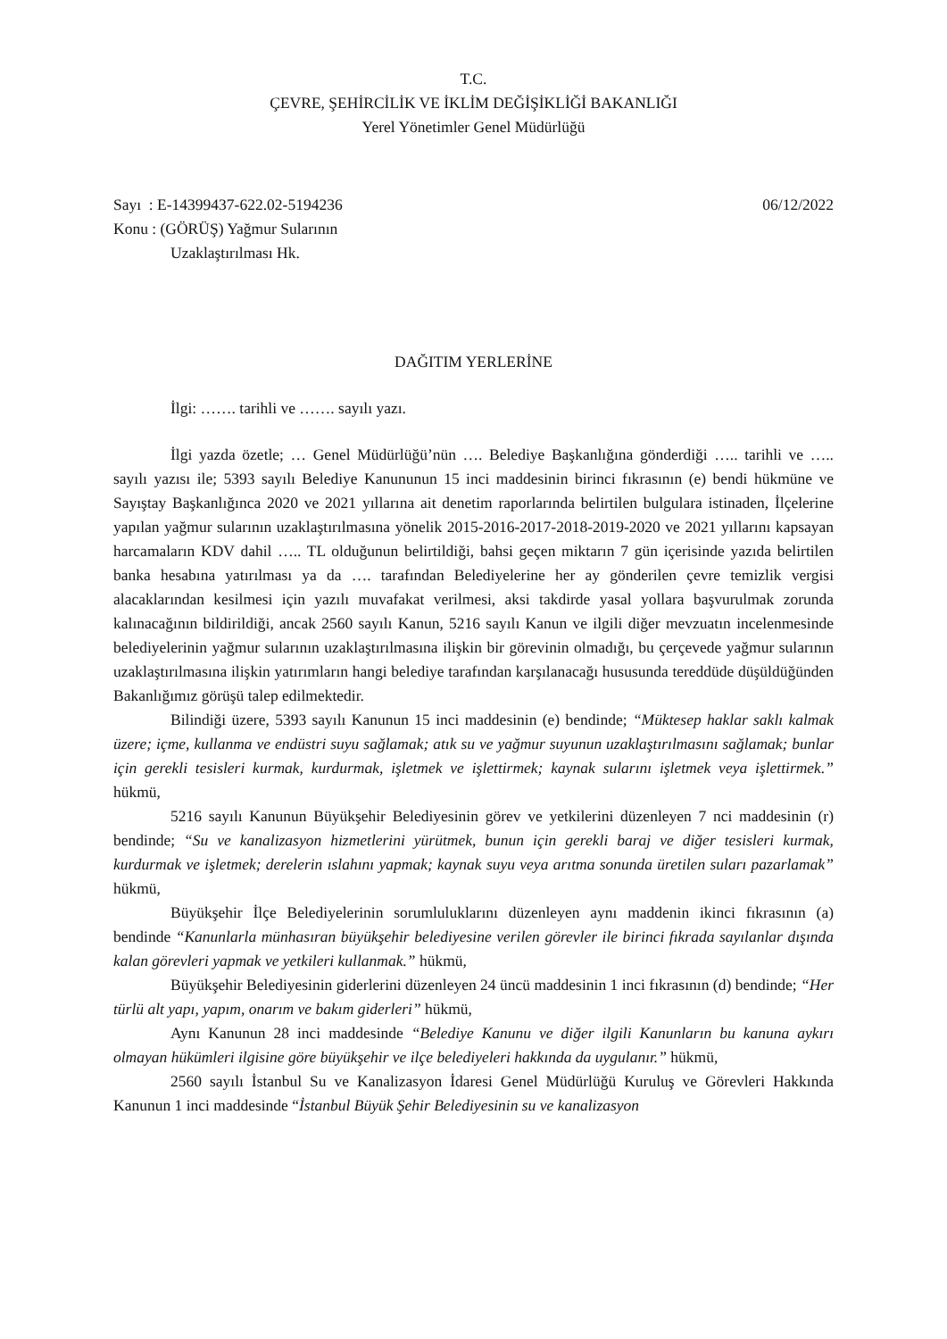T.C.
ÇEVRE, ŞEHİRCİLİK VE İKLİM DEĞİŞİKLİĞİ BAKANLIĞI
Yerel Yönetimler Genel Müdürlüğü
Sayı : E-14399437-622.02-5194236 06/12/2022
Konu : (GÖRÜŞ) Yağmur Sularının
Uzaklaştırılması Hk.
DAĞITIM YERLERİNE
İlgi: ……. tarihli ve ……. sayılı yazı.
İlgi yazda özetle; … Genel Müdürlüğü’nün …. Belediye Başkanlığına gönderdiği ….. tarihli ve ….. sayılı yazısı ile; 5393 sayılı Belediye Kanununun 15 inci maddesinin birinci fıkrasının (e) bendi hükmüne ve Sayıştay Başkanlığınca 2020 ve 2021 yıllarına ait denetim raporlarında belirtilen bulgulara istinaden, İlçelerine yapılan yağmur sularının uzaklaştırılmasına yönelik 2015-2016-2017-2018-2019-2020 ve 2021 yıllarını kapsayan harcamaların KDV dahil ….. TL olduğunun belirtildiği, bahsi geçen miktarın 7 gün içerisinde yazıda belirtilen banka hesabına yatırılması ya da …. tarafından Belediyelerine her ay gönderilen çevre temizlik vergisi alacaklarından kesilmesi için yazılı muvafakat verilmesi, aksi takdirde yasal yollara başvurulmak zorunda kalınacağının bildirildiği, ancak 2560 sayılı Kanun, 5216 sayılı Kanun ve ilgili diğer mevzuatın incelenmesinde belediyelerinin yağmur sularının uzaklaştırılmasına ilişkin bir görevinin olmadığı, bu çerçevede yağmur sularının uzaklaştırılmasına ilişkin yatırımların hangi belediye tarafından karşılanacağı hususunda tereddüde düşüldüğünden Bakanlığımız görüşü talep edilmektedir.
Bilindiği üzere, 5393 sayılı Kanunun 15 inci maddesinin (e) bendinde; “Müktesep haklar saklı kalmak üzere; içme, kullanma ve endüstri suyu sağlamak; atık su ve yağmur suyunun uzaklaştırılmasını sağlamak; bunlar için gerekli tesisleri kurmak, kurdurmak, işletmek ve işlettirmek; kaynak sularını işletmek veya işlettirmek.” hükmü,
5216 sayılı Kanunun Büyükşehir Belediyesinin görev ve yetkilerini düzenleyen 7 nci maddesinin (r) bendinde; “Su ve kanalizasyon hizmetlerini yürütmek, bunun için gerekli baraj ve diğer tesisleri kurmak, kurdurmak ve işletmek; derelerin ıslahını yapmak; kaynak suyu veya arıtma sonunda üretilen suları pazarlamak” hükmü,
Büyükşehir İlçe Belediyelerinin sorumluluklarını düzenleyen aynı maddenin ikinci fıkrasının (a) bendinde “Kanunlarla münhasıran büyükşehir belediyesine verilen görevler ile birinci fıkrada sayılanlar dışında kalan görevleri yapmak ve yetkileri kullanmak.” hükmü,
Büyükşehir Belediyesinin giderlerini düzenleyen 24 üncü maddesinin 1 inci fıkrasının (d) bendinde; “Her türlü alt yapı, yapım, onarım ve bakım giderleri” hükmü,
Aynı Kanunun 28 inci maddesinde “Belediye Kanunu ve diğer ilgili Kanunların bu kanuna aykırı olmayan hükümleri ilgisine göre büyükşehir ve ilçe belediyeleri hakkında da uygulanır.” hükmü,
2560 sayılı İstanbul Su ve Kanalizasyon İdaresi Genel Müdürlüğü Kuruluş ve Görevleri Hakkında Kanunun 1 inci maddesinde “İstanbul Büyük Şehir Belediyesinin su ve kanalizasyon